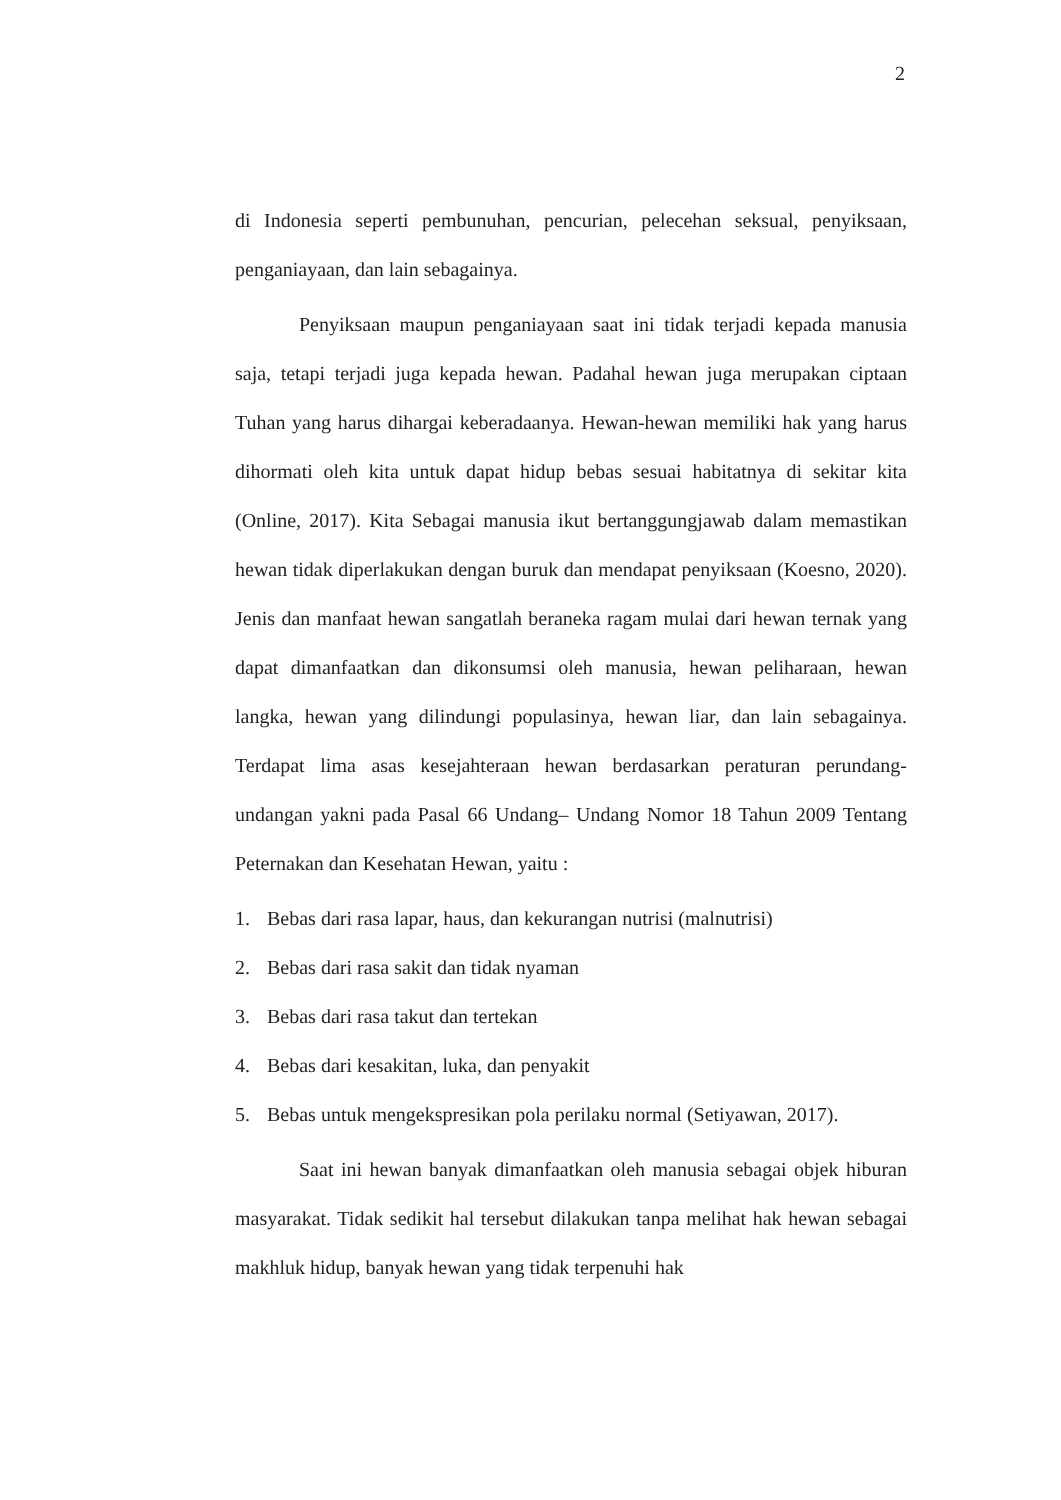2
di Indonesia seperti pembunuhan, pencurian, pelecehan seksual, penyiksaan, penganiayaan, dan lain sebagainya.
Penyiksaan maupun penganiayaan saat ini tidak terjadi kepada manusia saja, tetapi terjadi juga kepada hewan. Padahal hewan juga merupakan ciptaan Tuhan yang harus dihargai keberadaanya. Hewan-hewan memiliki hak yang harus dihormati oleh kita untuk dapat hidup bebas sesuai habitatnya di sekitar kita (Online, 2017). Kita Sebagai manusia ikut bertanggungjawab dalam memastikan hewan tidak diperlakukan dengan buruk dan mendapat penyiksaan (Koesno, 2020). Jenis dan manfaat hewan sangatlah beraneka ragam mulai dari hewan ternak yang dapat dimanfaatkan dan dikonsumsi oleh manusia, hewan peliharaan, hewan langka, hewan yang dilindungi populasinya, hewan liar, dan lain sebagainya. Terdapat lima asas kesejahteraan hewan berdasarkan peraturan perundang-undangan yakni pada Pasal 66 Undang– Undang Nomor 18 Tahun 2009 Tentang Peternakan dan Kesehatan Hewan, yaitu :
1. Bebas dari rasa lapar, haus, dan kekurangan nutrisi (malnutrisi)
2. Bebas dari rasa sakit dan tidak nyaman
3. Bebas dari rasa takut dan tertekan
4. Bebas dari kesakitan, luka, dan penyakit
5. Bebas untuk mengekspresikan pola perilaku normal (Setiyawan, 2017).
Saat ini hewan banyak dimanfaatkan oleh manusia sebagai objek hiburan masyarakat. Tidak sedikit hal tersebut dilakukan tanpa melihat hak hewan sebagai makhluk hidup, banyak hewan yang tidak terpenuhi hak